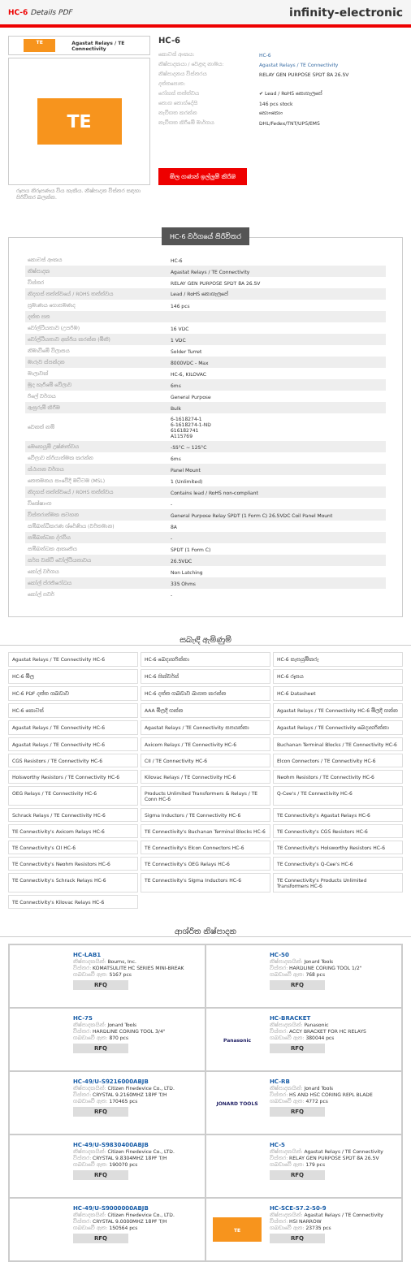HC-6 Details PDF
infinity-electronic
TE
Agastat Relays / TE Connectivity
TE
රූපය නිරූපණය විය හැකිය. නිෂ්පාදන විස්තර සඳහා පිරිවිතර බලන්න.
HC-6
| කොටස් අංකය: | HC-6 |
| නිෂ්පාදකයා / වෙළඳ නාමය: | Agastat Relays / TE Connectivity |
| නිෂ්පාදනය විස්තරය | RELAY GEN PURPOSE SPDT 8A 26.5V |
| දත්තපොත: | |
| රෝහස් තත්ත්වය | ✔ Lead / RoHS නොගැලපේ |
| තොග තොග්දේසි | 146 pcs stock |
| නැව්ගත කරන්න | හොංකොං |
| නැව්ගත කිරීමේ මාර්ගය | DHL/Fedex/TNT/UPS/EMS |
මිල ගණන් ඉල්ලුම් කිරීම
HC-6 වර්ගයේ පිරිවිතර
| කොටස් අංකය | HC-6 |
| නිෂ්පාදක | Agastat Relays / TE Connectivity |
| විස්තර | RELAY GEN PURPOSE SPDT 8A 26.5V |
| නිදහස් තත්ත්වයේ / ROHS තත්ත්වය | Lead / RoHS නොගැලපේ |
| ප්‍රමාණය ගොපමණද | 146 pcs |
| දත්ත පත | |
| වෝල්ටීයතාව (උපරිම) | 16 VDC |
| වෝල්ටීයතාව අක්රිය කරන්න (මිනි) | 1 VDC |
| නිමාවීමේ විලාසය | Solder Turret |
| මාරුව ස්පන්දන | 8000VDC - Max |
| මාලාවක් | HC-6, KILOVAC |
| මුද හැරීමේ වේලාව | 6ms |
| රිලේ වර්ගය | General Purpose |
| ඇසුරුම් කිරීම | Bulk |
| වෙනත් නම් | 6-1618274-1 6-1618274-1-ND 616182741 A115769 |
| මෙහෙයුම් උෂ්ණත්වය | -55°C ~ 125°C |
| වේලාව ක්රියාත්මක කරන්න | 6ms |
| ස්ථාපන වර්ගය | Panel Mount |
| තෙතමනය සංවේදී මට්ටම (MSL) | 1 (Unlimited) |
| නිදහස් තත්ත්වයේ / ROHS තත්ත්වය | Contains lead / RoHS non-compliant |
| විශේෂාංග | - |
| විස්තරාත්මක සටහන | General Purpose Relay SPDT (1 Form C) 26.5VDC Coil Panel Mount |
| සම්බන්ධීකරණ ශ්රේණිය (වර්තමාන) | 8A |
| සම්බන්ධක ද්රව්ය | - |
| සම්බන්ධක ආකෘතිය | SPDT (1 Form C) |
| සර්ප වන්ට් වෝල්ටීයතාවය | 26.5VDC |
| කෝල් වර්ගය | Non Latching |
| කෝල් ප්රතිරෝධය | 335 Ohms |
| කෝල් පවර් | - |
සබැඳි ඇමිණුම්
Agastat Relays / TE Connectivity HC-6
HC-6 බෙදාහරින්නා
HC-6 සැපයුම්කරු
HC-6 මිල
HC-6 පික්චර්ස්
HC-6 රූපය
HC-6 PDF දත්ත ගබඩාව
HC-6 දත්ත ගබඩාව බාගත කරන්න
HC-6 Datasheet
HC-6 කොටස්
AAA මිලදී ගන්න
Agastat Relays / TE Connectivity HC-6 මිලදී ගන්න
Agastat Relays / TE Connectivity HC-6
Agastat Relays / TE Connectivity සපයන්නා
Agastat Relays / TE Connectivity බෙදාහරින්නා
Agastat Relays / TE Connectivity HC-6
Axicom Relays / TE Connectivity HC-6
Buchanan Terminal Blocks / TE Connectivity HC-6
CGS Resistors / TE Connectivity HC-6
CII / TE Connectivity HC-6
Elcon Connectors / TE Connectivity HC-6
Holsworthy Resistors / TE Connectivity HC-6
Kilovac Relays / TE Connectivity HC-6
Neohm Resistors / TE Connectivity HC-6
OEG Relays / TE Connectivity HC-6
Products Unlimited Transformers & Relays / TE Conn HC-6
Q-Cee's / TE Connectivity HC-6
Schrack Relays / TE Connectivity HC-6
Sigma Inductors / TE Connectivity HC-6
TE Connectivity's Agastat Relays HC-6
TE Connectivity's Axicom Relays HC-6
TE Connectivity's Buchanan Terminal Blocks HC-6
TE Connectivity's CGS Resistors HC-6
TE Connectivity's CII HC-6
TE Connectivity's Elcon Connectors HC-6
TE Connectivity's Holsworthy Resistors HC-6
TE Connectivity's Neohm Resistors HC-6
TE Connectivity's OEG Relays HC-6
TE Connectivity's Q-Cee's HC-6
TE Connectivity's Schrack Relays HC-6
TE Connectivity's Sigma Inductors HC-6
TE Connectivity's Products Unlimited Transformers HC-6
TE Connectivity's Kilovac Relays HC-6
ආශ්රිත නිෂ්පාදන
HC-LAB1
නිෂ්පාදකයින්: Bourns, Inc.
විස්තර: KOMATSULITE HC SERIES MINI-BREAK
ගබඩාවේ ඇත: 5167 pcs
RFQ
HC-50
නිෂ්පාදකයින්: Jonard Tools
විස්තර: HARDLINE CORING TOOL 1/2"
ගබඩාවේ ඇත: 768 pcs
RFQ
HC-75
නිෂ්පාදකයින්: Jonard Tools
විස්තර: HARDLINE CORING TOOL 3/4"
ගබඩාවේ ඇත: 870 pcs
RFQ
Panasonic
HC-BRACKET
නිෂ්පාදකයින්: Panasonic
විස්තර: ACCY BRACKET FOR HC RELAYS
ගබඩාවේ ඇත: 380044 pcs
RFQ
HC-49/U-S9216000ABJB
නිෂ්පාදකයින්: Citizen Finedevice Co., LTD.
විස්තර: CRYSTAL 9.2160MHZ 18PF T/H
ගබඩාවේ ඇත: 170465 pcs
RFQ
JONARD TOOLS
HC-RB
නිෂ්පාදකයින්: Jonard Tools
විස්තර: HS AND HSC CORING REPL BLADE
ගබඩාවේ ඇත: 4772 pcs
RFQ
HC-49/U-S9830400ABJB
නිෂ්පාදකයින්: Citizen Finedevice Co., LTD.
විස්තර: CRYSTAL 9.8304MHZ 18PF T/H
ගබඩාවේ ඇත: 190070 pcs
RFQ
HC-5
නිෂ්පාදකයින්: Agastat Relays / TE Connectivity
විස්තර: RELAY GEN PURPOSE SPDT 8A 26.5V
ගබඩාවේ ඇත: 179 pcs
RFQ
HC-49/U-S9000000ABJB
නිෂ්පාදකයින්: Citizen Finedevice Co., LTD.
විස්තර: CRYSTAL 9.0000MHZ 18PF T/H
ගබඩාවේ ඇත: 150564 pcs
RFQ
TE
HC-SCE-57.2-50-9
නිෂ්පාදකයින්: Agastat Relays / TE Connectivity
විස්තර: HSI NARROW
ගබඩාවේ ඇත: 23735 pcs
RFQ